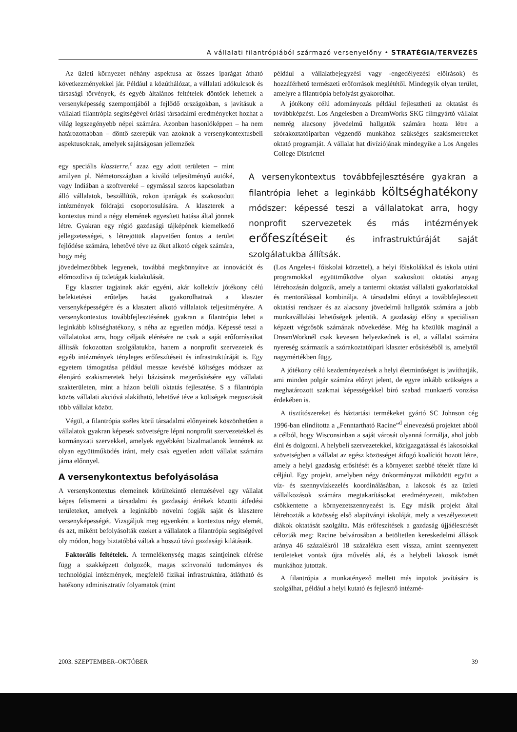A vállalati filantrópiából származó versenyelőny • STRATÉGIA/TERVEZÉS
Az üzleti környezet néhány aspektusa az összes iparágat átható következményekkel jár. Például a közúthálózat, a vállalati adókulcsok és társasági törvények, és egyéb általános feltételek döntőek lehetnek a versenyképesség szempontjából a fejlődő országokban, s javításuk a vállalati filantrópia segítségével óriási társadalmi eredményeket hozhat a világ legszegényebb népei számára. Azonban hasonlóképpen – ha nem határozottabban – döntő szerepük van azoknak a versenykontextusbeli aspektusoknak, amelyek sajátságosan jellemzőek
például a vállalatbejegyzési vagy -engedélyezési előírások) és hozzáférhető természeti erőforrások meglététől. Mindegyik olyan terület, amelyre a filantrópia befolyást gyakorolhat.
A jótékony célú adományozás például fejlesztheti az oktatást és továbbképzést. Los Angelesben a DreamWorks SKG filmgyártó vállalat nemrég alacsony jövedelmű hallgatók számára hozta létre a szórakoztatóiparban végzendő munkához szükséges szakismereteket oktató programját. A vállalat hat divíziójának mindegyike a Los Angeles College Districttel
egy speciális klaszterre,<sup>c</sup> azaz egy adott területen – mint amilyen pl. Németországban a kiváló teljesítményű autóké, vagy Indiában a szoftvereké – egymással szoros kapcsolatban álló vállalatok, beszállítók, rokon iparágak és szakosodott intézmények földrajzi csoportosulására. A klaszterek a kontextus mind a négy elemének egyesített hatása által jönnek létre. Gyakran egy régió gazdasági tájképének kiemelkedő jellegzetességei, s létrejöttük alapvetően fontos a terület fejlődése számára, lehetővé téve az őket alkotó cégek számára, hogy még
A versenykontextus továbbfejlesztésére gyakran a filantrópia lehet a leginkább költséghatékony módszer: képessé teszi a vállalatokat arra, hogy nonprofit szervezetek és más intézmények erőfeszítéseit és infrastruktúráját saját szolgálatukba állítsák.
jövedelmezőbbek legyenek, továbbá megkönnyítve az innovációt és előmozdítva új üzletágak kialakulását.
Egy klaszter tagjainak akár egyéni, akár kollektív jótékony célú befektetései erőteljes hatást gyakorolhatnak a klaszter versenyképességére és a klasztert alkotó vállalatok teljesítményére. A versenykontextus továbbfejlesztésének gyakran a filantrópia lehet a leginkább költséghatékony, s néha az egyetlen módja. Képessé teszi a vállalatokat arra, hogy céljaik elérésére ne csak a saját erőforrásaikat állítsák fokozottan szolgálatukba, hanem a nonprofit szervezetek és egyéb intézmények tényleges erőfeszítéseit és infrastruktúráját is. Egy egyetem támogatása például messze kevésbé költséges módszer az élenjáró szakismeretek helyi bázisának megerősítésére egy vállalati szakterületen, mint a házon belüli oktatás fejlesztése. S a filantrópia közös vállalati akcióvá alakítható, lehetővé téve a költségek megosztását több vállalat között.
Végül, a filantrópia széles körű társadalmi előnyeinek köszönhetően a vállalatok gyakran képesek szövetségre lépni nonprofit szervezetekkel és kormányzati szervekkel, amelyek egyébként bizalmatlanok lennének az olyan együttműködés iránt, mely csak egyetlen adott vállalat számára járna előnnyel.
A versenykontextus befolyásolása
A versenykontextus elemeinek körültekintő elemzésével egy vállalat képes felismerni a társadalmi és gazdasági értékek közötti átfedési területeket, amelyek a leginkább növelni fogják saját és klasztere versenyképességét. Vizsgáljuk meg egyenként a kontextus négy elemét, és azt, miként befolyásolták ezeket a vállalatok a filantrópia segítségével oly módon, hogy biztatóbbá váltak a hosszú távú gazdasági kilátásaik.
Faktorális feltételek. A termelékenység magas szintjeinek elérése függ a szakképzett dolgozók, magas színvonalú tudományos és technológiai intézmények, megfelelő fizikai infrastruktúra, átlátható és hatékony adminisztratív folyamatok (mint
(Los Angeles-i főiskolai körzettel), a helyi főiskolákkal és iskola utáni programokkal együttműködve olyan szakosított oktatási anyag létrehozásán dolgozik, amely a tantermi oktatást vállalati gyakorlatokkal és mentorálással kombinálja. A társadalmi előnyt a továbbfejlesztett oktatási rendszer és az alacsony jövedelmű hallgatók számára a jobb munkavállalási lehetőségek jelentik. A gazdasági előny a speciálisan képzett végzősök számának növekedése. Még ha közülük magánál a DreamWorknél csak kevesen helyezkednek is el, a vállalat számára nyereség származik a szórakoztatóipari klaszter erősítéséből is, amelytől nagymértékben függ.
A jótékony célú kezdeményezések a helyi életminőséget is javíthatják, ami minden polgár számára előnyt jelent, de egyre inkább szükséges a meghatározott szakmai képességekkel bíró szabad munkaerő vonzása érdekében is.
A tisztítószereket és háztartási termékeket gyártó SC Johnson cég 1996-ban elindította a „Fenntartható Racine”<sup>d</sup> elnevezésű projektet abból a célból, hogy Wisconsinban a saját városát olyanná formálja, ahol jobb élni és dolgozni. A helybeli szervezetekkel, közigazgatással és lakosokkal szövetségben a vállalat az egész közösséget átfogó koalíciót hozott létre, amely a helyi gazdaság erősítését és a környezet szebbé tételét tűzte ki céljául. Egy projekt, amelyben négy önkormányzat működött együtt a víz- és szennyvízkezelés koordinálásában, a lakosok és az üzleti vállalkozások számára megtakarításokat eredményezett, miközben csökkentette a környezetszennyezést is. Egy másik projekt által létrehozták a közösség első alapítványi iskoláját, mely a veszélyeztetett diákok oktatását szolgálta. Más erőfeszítések a gazdaság újjáélesztését célozták meg: Racine belvárosában a betöltetlen kereskedelmi állások aránya 46 százalékról 18 százalékra esett vissza, amint szennyezett területeket vontak újra művelés alá, és a helybeli lakosok ismét munkához jutottak.
A filantrópia a munkatényező mellett más inputok javítására is szolgálhat, például a helyi kutató és fejlesztő intézmé-
2003. SZEPTEMBER–OKTÓBER 39